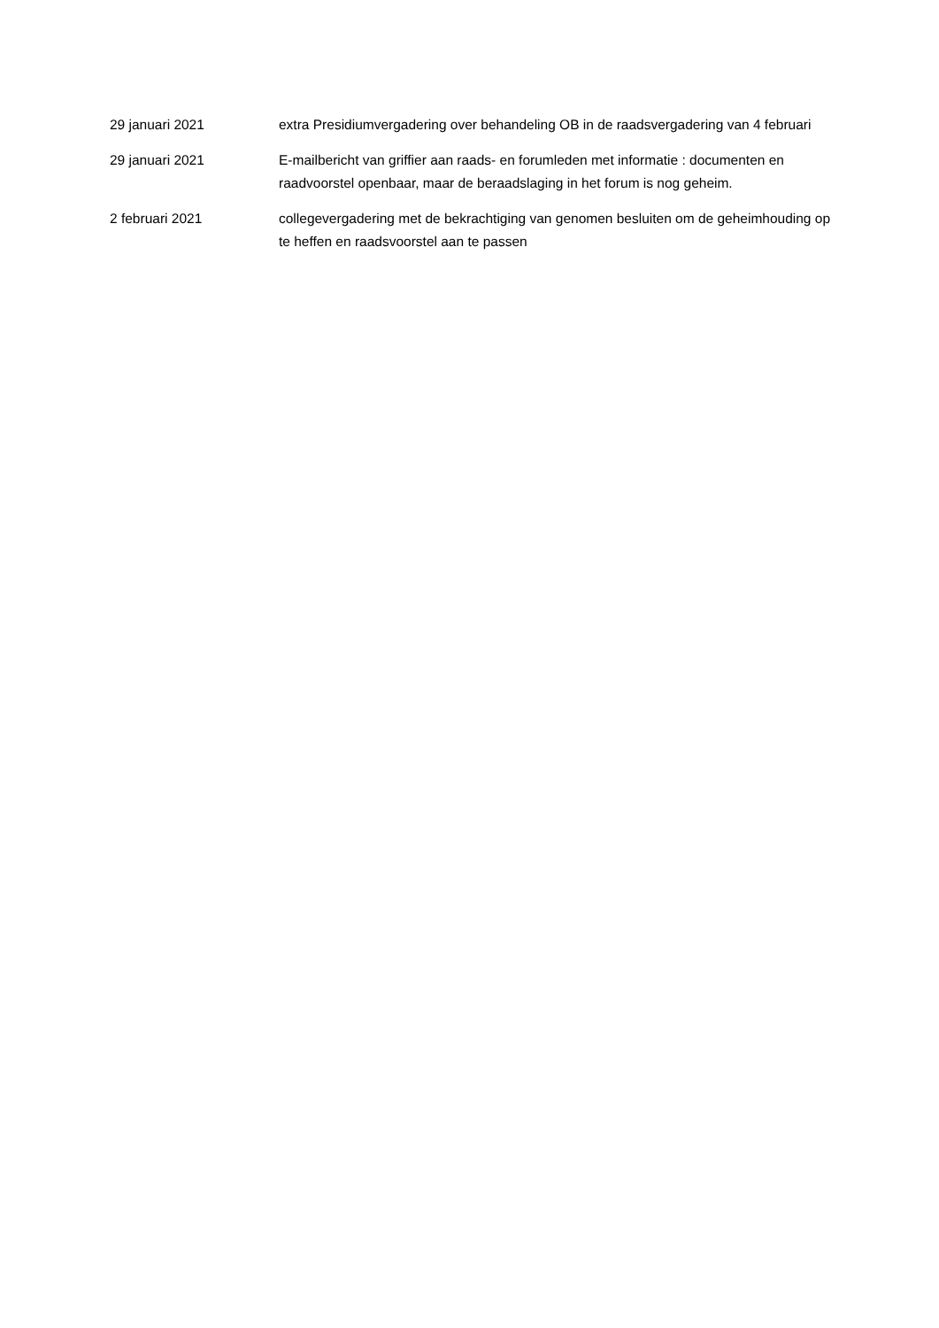| 29 januari 2021 | extra Presidiumvergadering over behandeling OB in de raadsvergadering van 4 februari |
| 29 januari 2021 | E-mailbericht van griffier aan raads- en forumleden met informatie : documenten en raadvoorstel openbaar, maar de beraadslaging in het forum is nog geheim. |
| 2 februari 2021 | collegevergadering met de bekrachtiging van genomen besluiten om de geheimhouding op te heffen en raadsvoorstel aan te passen |